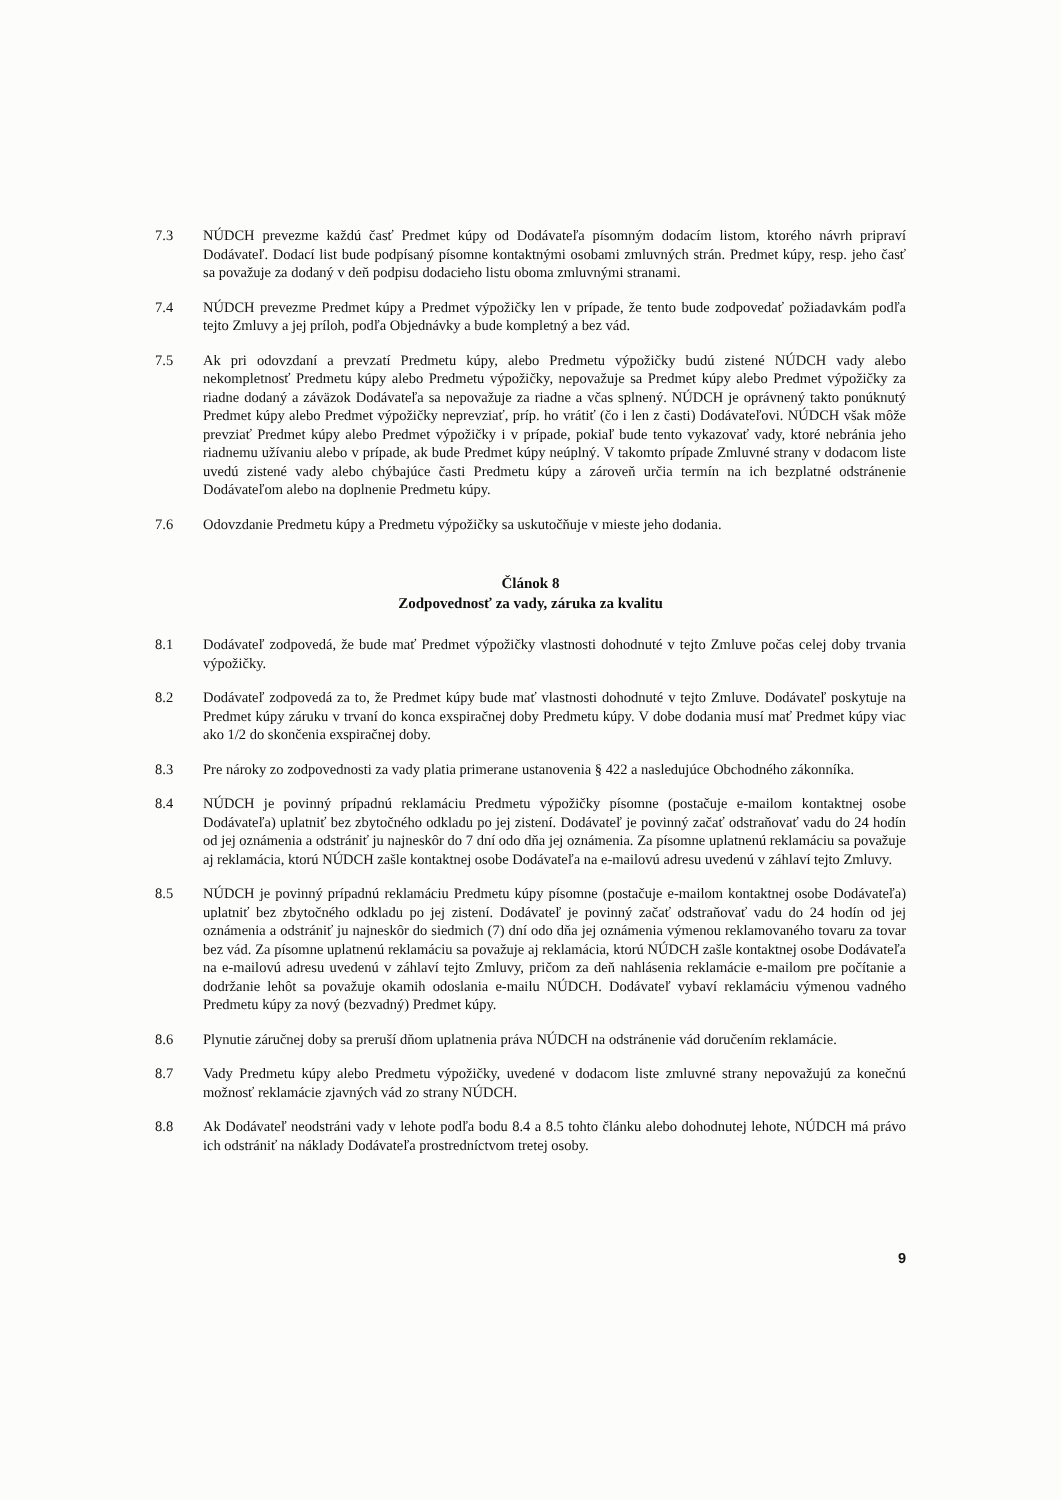7.3 NÚDCH prevezme každú časť Predmet kúpy od Dodávateľa písomným dodacím listom, ktorého návrh pripraví Dodávateľ. Dodací list bude podpísaný písomne kontaktnými osobami zmluvných strán. Predmet kúpy, resp. jeho časť sa považuje za dodaný v deň podpisu dodacieho listu oboma zmluvnými stranami.
7.4 NÚDCH prevezme Predmet kúpy a Predmet výpožičky len v prípade, že tento bude zodpovedať požiadavkám podľa tejto Zmluvy a jej príloh, podľa Objednávky a bude kompletný a bez vád.
7.5 Ak pri odovzdaní a prevzatí Predmetu kúpy, alebo Predmetu výpožičky budú zistené NÚDCH vady alebo nekompletnosť Predmetu kúpy alebo Predmetu výpožičky, nepovažuje sa Predmet kúpy alebo Predmet výpožičky za riadne dodaný a záväzok Dodávateľa sa nepovažuje za riadne a včas splnený. NÚDCH je oprávnený takto ponúknutý Predmet kúpy alebo Predmet výpožičky neprevziať, príp. ho vrátiť (čo i len z časti) Dodávateľovi. NÚDCH však môže prevziať Predmet kúpy alebo Predmet výpožičky i v prípade, pokiaľ bude tento vykazovať vady, ktoré nebránia jeho riadnemu užívaniu alebo v prípade, ak bude Predmet kúpy neúplný. V takomto prípade Zmluvné strany v dodacom liste uvedú zistené vady alebo chýbajúce časti Predmetu kúpy a zároveň určia termín na ich bezplatné odstránenie Dodávateľom alebo na doplnenie Predmetu kúpy.
7.6 Odovzdanie Predmetu kúpy a Predmetu výpožičky sa uskutočňuje v mieste jeho dodania.
Článok 8
Zodpovednosť za vady, záruka za kvalitu
8.1 Dodávateľ zodpovedá, že bude mať Predmet výpožičky vlastnosti dohodnuté v tejto Zmluve počas celej doby trvania výpožičky.
8.2 Dodávateľ zodpovedá za to, že Predmet kúpy bude mať vlastnosti dohodnuté v tejto Zmluve. Dodávateľ poskytuje na Predmet kúpy záruku v trvaní do konca exspiračnej doby Predmetu kúpy. V dobe dodania musí mať Predmet kúpy viac ako 1/2 do skončenia exspiračnej doby.
8.3 Pre nároky zo zodpovednosti za vady platia primerane ustanovenia § 422 a nasledujúce Obchodného zákonníka.
8.4 NÚDCH je povinný prípadnú reklamáciu Predmetu výpožičky písomne (postačuje e-mailom kontaktnej osobe Dodávateľa) uplatniť bez zbytočného odkladu po jej zistení. Dodávateľ je povinný začať odstraňovať vadu do 24 hodín od jej oznámenia a odstrániť ju najneskôr do 7 dní odo dňa jej oznámenia. Za písomne uplatnenú reklamáciu sa považuje aj reklamácia, ktorú NÚDCH zašle kontaktnej osobe Dodávateľa na e-mailovú adresu uvedenú v záhlaví tejto Zmluvy.
8.5 NÚDCH je povinný prípadnú reklamáciu Predmetu kúpy písomne (postačuje e-mailom kontaktnej osobe Dodávateľa) uplatniť bez zbytočného odkladu po jej zistení. Dodávateľ je povinný začať odstraňovať vadu do 24 hodín od jej oznámenia a odstrániť ju najneskôr do siedmich (7) dní odo dňa jej oznámenia výmenou reklamovaného tovaru za tovar bez vád. Za písomne uplatnenú reklamáciu sa považuje aj reklamácia, ktorú NÚDCH zašle kontaktnej osobe Dodávateľa na e-mailovú adresu uvedenú v záhlaví tejto Zmluvy, pričom za deň nahlásenia reklamácie e-mailom pre počítanie a dodržanie lehôt sa považuje okamih odoslania e-mailu NÚDCH. Dodávateľ vybaví reklamáciu výmenou vadného Predmetu kúpy za nový (bezvadný) Predmet kúpy.
8.6 Plynutie záručnej doby sa preruší dňom uplatnenia práva NÚDCH na odstránenie vád doručením reklamácie.
8.7 Vady Predmetu kúpy alebo Predmetu výpožičky, uvedené v dodacom liste zmluvné strany nepovažujú za konečnú možnosť reklamácie zjavných vád zo strany NÚDCH.
8.8 Ak Dodávateľ neodstráni vady v lehote podľa bodu 8.4 a 8.5 tohto článku alebo dohodnutej lehote, NÚDCH má právo ich odstrániť na náklady Dodávateľa prostredníctvom tretej osoby.
9